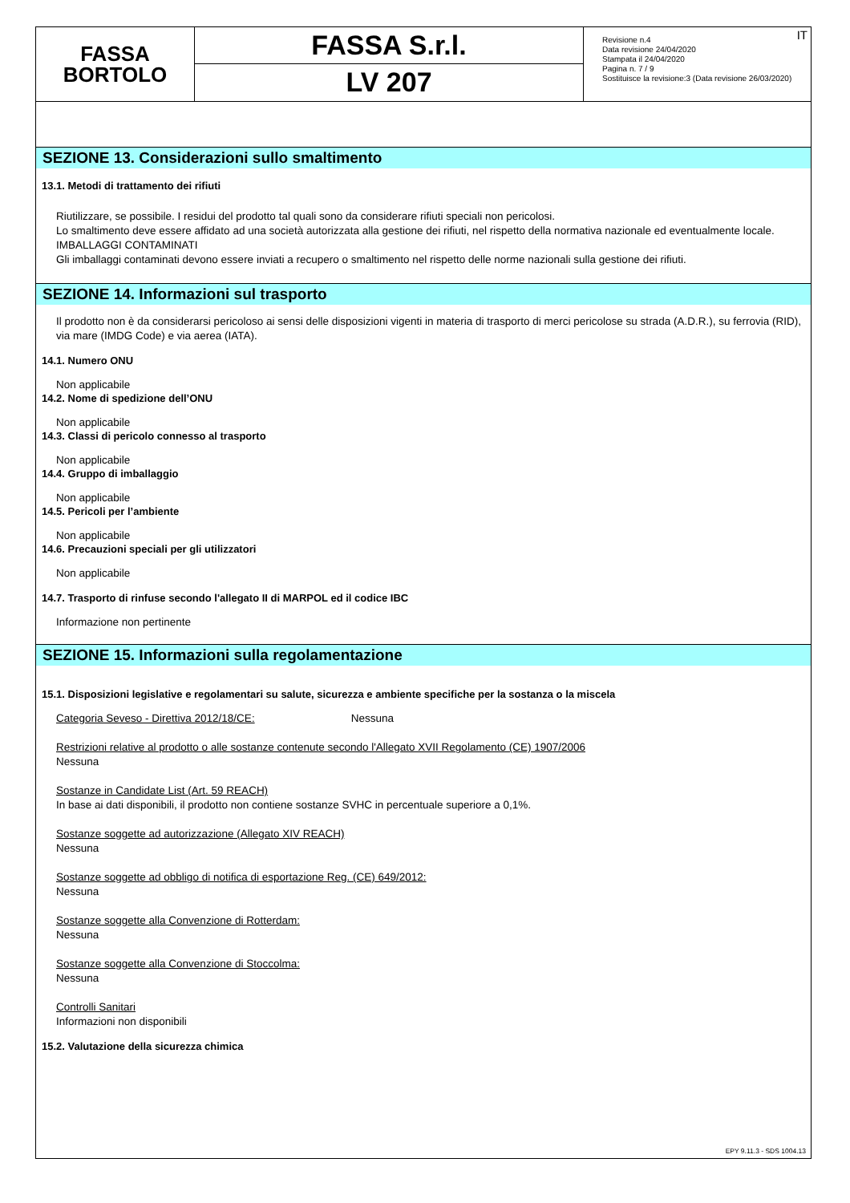FASSA
BORTOLO
FASSA S.r.l.
LV 207
IT Revisione n.4
Data revisione 24/04/2020
Stampata il 24/04/2020
Pagina n. 7 / 9
Sostituisce la revisione:3 (Data revisione 26/03/2020)
SEZIONE 13. Considerazioni sullo smaltimento
13.1. Metodi di trattamento dei rifiuti
Riutilizzare, se possibile. I residui del prodotto tal quali sono da considerare rifiuti speciali non pericolosi.
Lo smaltimento deve essere affidato ad una società autorizzata alla gestione dei rifiuti, nel rispetto della normativa nazionale ed eventualmente locale.
IMBALLAGGI CONTAMINATI
Gli imballaggi contaminati devono essere inviati a recupero o smaltimento nel rispetto delle norme nazionali sulla gestione dei rifiuti.
SEZIONE 14. Informazioni sul trasporto
Il prodotto non è da considerarsi pericoloso ai sensi delle disposizioni vigenti in materia di trasporto di merci pericolose su strada (A.D.R.), su ferrovia (RID), via mare (IMDG Code) e via aerea (IATA).
14.1. Numero ONU
Non applicabile
14.2. Nome di spedizione dell’ONU
Non applicabile
14.3. Classi di pericolo connesso al trasporto
Non applicabile
14.4. Gruppo di imballaggio
Non applicabile
14.5. Pericoli per l’ambiente
Non applicabile
14.6. Precauzioni speciali per gli utilizzatori
Non applicabile
14.7. Trasporto di rinfuse secondo l'allegato II di MARPOL ed il codice IBC
Informazione non pertinente
SEZIONE 15. Informazioni sulla regolamentazione
15.1. Disposizioni legislative e regolamentari su salute, sicurezza e ambiente specifiche per la sostanza o la miscela
Categoria Seveso - Direttiva 2012/18/CE: Nessuna
Restrizioni relative al prodotto o alle sostanze contenute secondo l'Allegato XVII Regolamento (CE) 1907/2006
Nessuna
Sostanze in Candidate List (Art. 59 REACH)
In base ai dati disponibili, il prodotto non contiene sostanze SVHC in percentuale superiore a 0,1%.
Sostanze soggette ad autorizzazione (Allegato XIV REACH)
Nessuna
Sostanze soggette ad obbligo di notifica di esportazione Reg. (CE) 649/2012:
Nessuna
Sostanze soggette alla Convenzione di Rotterdam:
Nessuna
Sostanze soggette alla Convenzione di Stoccolma:
Nessuna
Controlli Sanitari
Informazioni non disponibili
15.2. Valutazione della sicurezza chimica
EPY 9.11.3 - SDS 1004.13